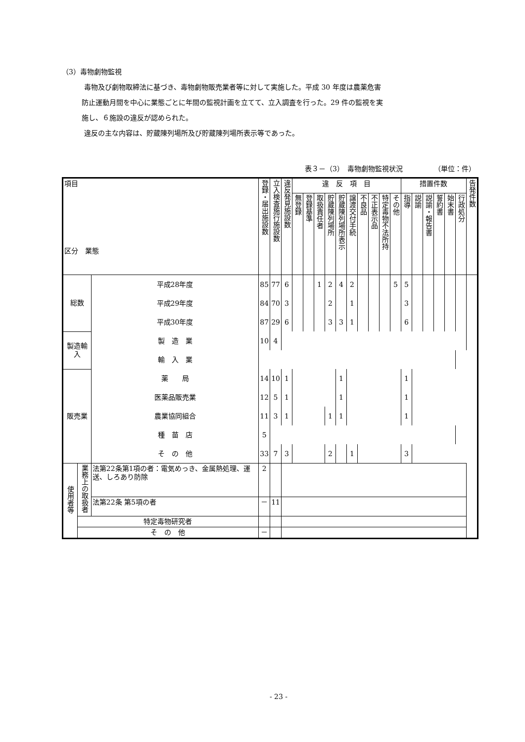（3）毒物劇物監視
毒物及び劇物取締法に基づき、毒物劇物販売業者等に対して実施した。平成 30 年度は農薬危害
防止運動月間を中心に業態ごとに年間の監視計画を立てて、立入調査を行った。29 件の監視を実
施し、６施設の違反が認められた。
違反の主な内容は、貯蔵陳列場所及び貯蔵陳列場所表示等であった。
表３－（3）　毒物劇物監視状況　　　　　（単位：件）
| 項目 区分 業態 | | | 登録・届出施設数 | 立入検査施行施設数 | 違反発見施設数 | 違 反 項 目 | | | | | | | | | | 措置件数 | | | | | | 告発件数 |
| --- | --- | --- | --- | --- | --- | --- | --- | --- | --- | --- | --- | --- | --- | --- | --- | --- | --- | --- | --- | --- | --- | --- |
| | | | | | | 無登録 | 登録基準 | 取扱責任者 | 貯蔵陳列場所 | 貯蔵陳列場所表示 | 譲渡交付手続 | 不良品 | 不正表示品 | 特定毒物不法所持 | その他 | 指導 | 説諭 | 説諭・報告書 | 誓約書 | 始末書 | 行政処分 | |
| 総数 | | 平成28年度 | 85 | 77 | 6 | | | 1 | 2 | 4 | 2 | | | | 5 | 5 | | | | | | |
| | | 平成29年度 | 84 | 70 | 3 | | | | 2 | | 1 | | | | | 3 | | | | | | |
| | | 平成30年度 | 87 | 29 | 6 | | | | 3 | 3 | 1 | | | | | 6 | | | | | | |
| 製造輸入 | | 製 造 業 | 10 | 4 | | | | | | | | | | | | | | | | | | |
| | | 輸 入 業 | | | | | | | | | | | | | | | | | | | | |
| 販売業 | | 薬 局 | 14 | 10 | 1 | | | | | 1 | | | | | | 1 | | | | | | |
| | | 医薬品販売業 | 12 | 5 | 1 | | | | | 1 | | | | | | 1 | | | | | | |
| | | 農業協同組合 | 11 | 3 | 1 | | | | 1 | 1 | | | | | | 1 | | | | | | |
| | | 種 苗 店 | 5 | | | | | | | | | | | | | | | | | | | |
| | | そ の 他 | 33 | 7 | 3 | | | | 2 | | 1 | | | | | 3 | | | | | | |
| 使用者等 | 業務上の取扱者 | 法第22条第1項の者：電気めっき、金属熱処理、運送、しろあり防除 | 2 | | | | | | | | | | | | | | | | | | | |
| | | 法第22条 第5項の者 | － | 11 | | | | | | | | | | | | | | | | | | |
| | 特定毒物研究者 | | | | | | | | | | | | | | | | | | | | | |
| | そ の 他 | | － | | | | | | | | | | | | | | | | | | | |
- 23 -